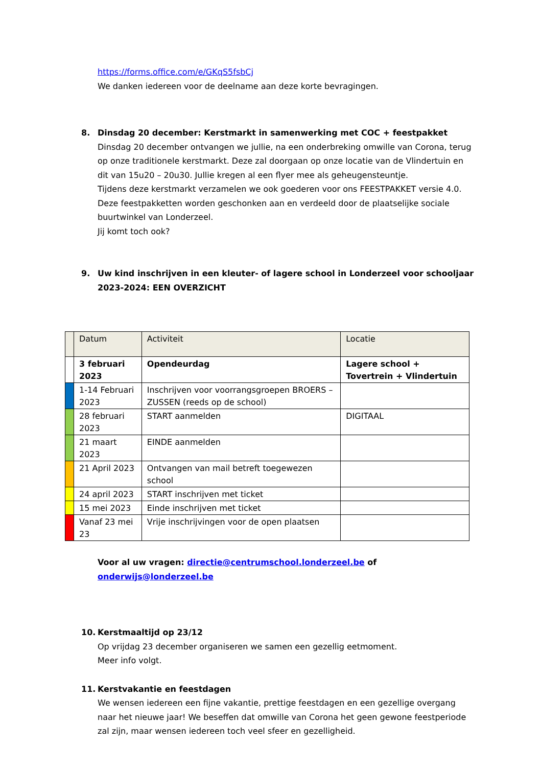https://forms.office.com/e/GKqS5fsbCj
We danken iedereen voor de deelname aan deze korte bevragingen.
8. Dinsdag 20 december: Kerstmarkt in samenwerking met COC + feestpakket
Dinsdag 20 december ontvangen we jullie, na een onderbreking omwille van Corona, terug op onze traditionele kerstmarkt. Deze zal doorgaan op onze locatie van de Vlindertuin en dit van 15u20 – 20u30. Jullie kregen al een flyer mee als geheugensteuntje.
Tijdens deze kerstmarkt verzamelen we ook goederen voor ons FEESTPAKKET versie 4.0. Deze feestpakketten worden geschonken aan en verdeeld door de plaatselijke sociale buurtwinkel van Londerzeel.
Jij komt toch ook?
9. Uw kind inschrijven in een kleuter- of lagere school in Londerzeel voor schooljaar 2023-2024: EEN OVERZICHT
| | Datum | Activiteit | Locatie |
| | 3 februari 2023 | Opendeurdag | Lagere school + Tovertrein + Vlindertuin |
| | 1-14 Februari 2023 | Inschrijven voor voorrangsgroepen BROERS – ZUSSEN (reeds op de school) | |
| | 28 februari 2023 | START aanmelden | DIGITAAL |
| | 21 maart 2023 | EINDE aanmelden | |
| | 21 April 2023 | Ontvangen van mail betreft toegewezen school | |
| | 24 april 2023 | START inschrijven met ticket | |
| | 15 mei 2023 | Einde inschrijven met ticket | |
| | Vanaf 23 mei 23 | Vrije inschrijvingen voor de open plaatsen | |
Voor al uw vragen: directie@centrumschool.londerzeel.be of onderwijs@londerzeel.be
10. Kerstmaaltijd op 23/12
Op vrijdag 23 december organiseren we samen een gezellig eetmoment.
Meer info volgt.
11. Kerstvakantie en feestdagen
We wensen iedereen een fijne vakantie, prettige feestdagen en een gezellige overgang naar het nieuwe jaar! We beseffen dat omwille van Corona het geen gewone feestperiode zal zijn, maar wensen iedereen toch veel sfeer en gezelligheid.